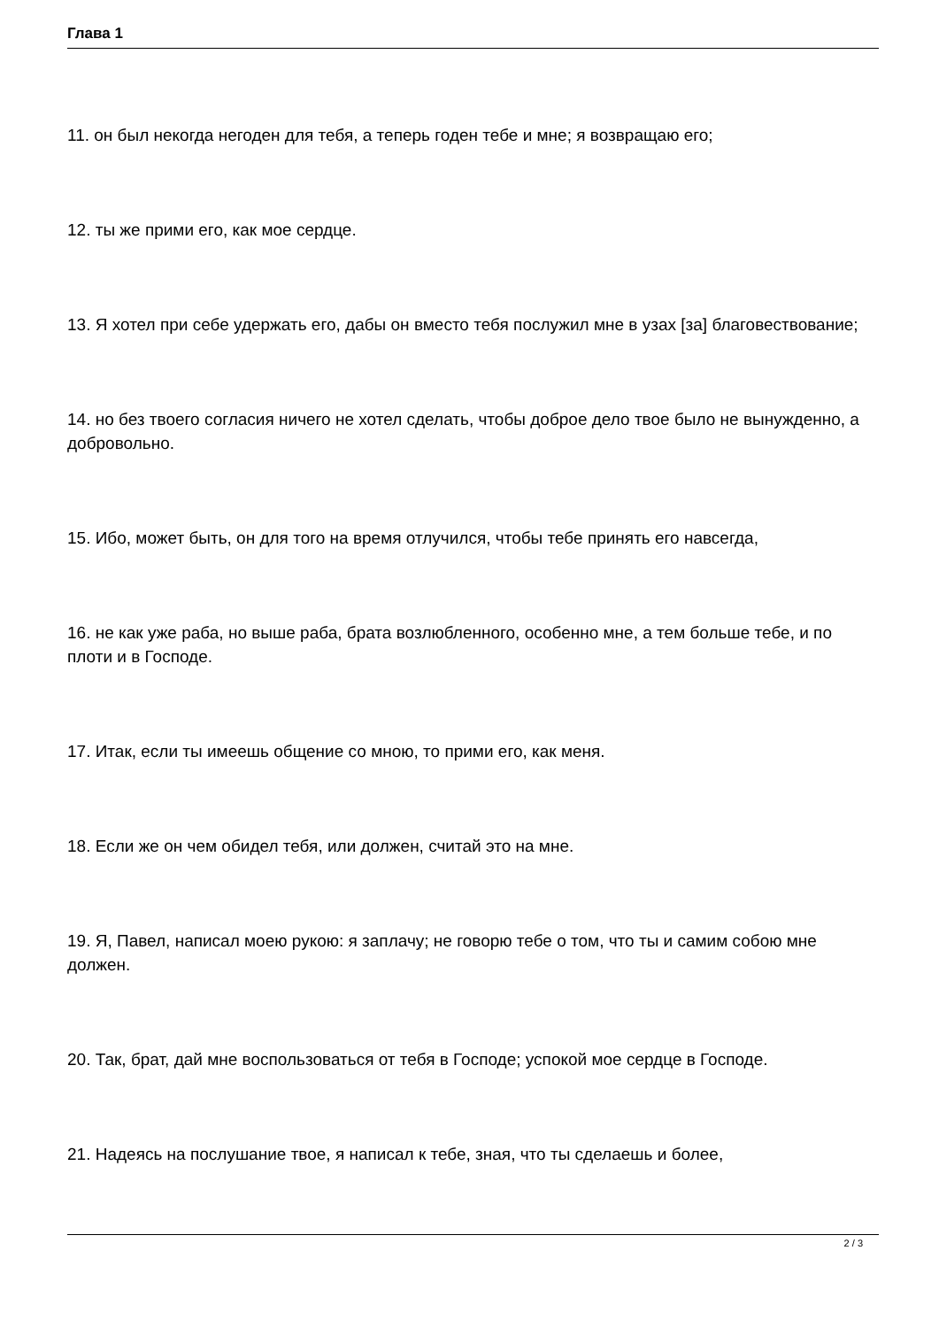Глава 1
11. он был некогда негоден для тебя, а теперь годен тебе и мне; я возвращаю его;
12. ты же прими его, как мое сердце.
13. Я хотел при себе удержать его, дабы он вместо тебя послужил мне в узах [за] благовествование;
14. но без твоего согласия ничего не хотел сделать, чтобы доброе дело твое было не вынужденно, а добровольно.
15. Ибо, может быть, он для того на время отлучился, чтобы тебе принять его навсегда,
16. не как уже раба, но выше раба, брата возлюбленного, особенно мне, а тем больше тебе, и по плоти и в Господе.
17. Итак, если ты имеешь общение со мною, то прими его, как меня.
18. Если же он чем обидел тебя, или должен, считай это на мне.
19. Я, Павел, написал моею рукою: я заплачу; не говорю тебе о том, что ты и самим собою мне должен.
20. Так, брат, дай мне воспользоваться от тебя в Господе; успокой мое сердце в Господе.
21. Надеясь на послушание твое, я написал к тебе, зная, что ты сделаешь и более,
2 / 3